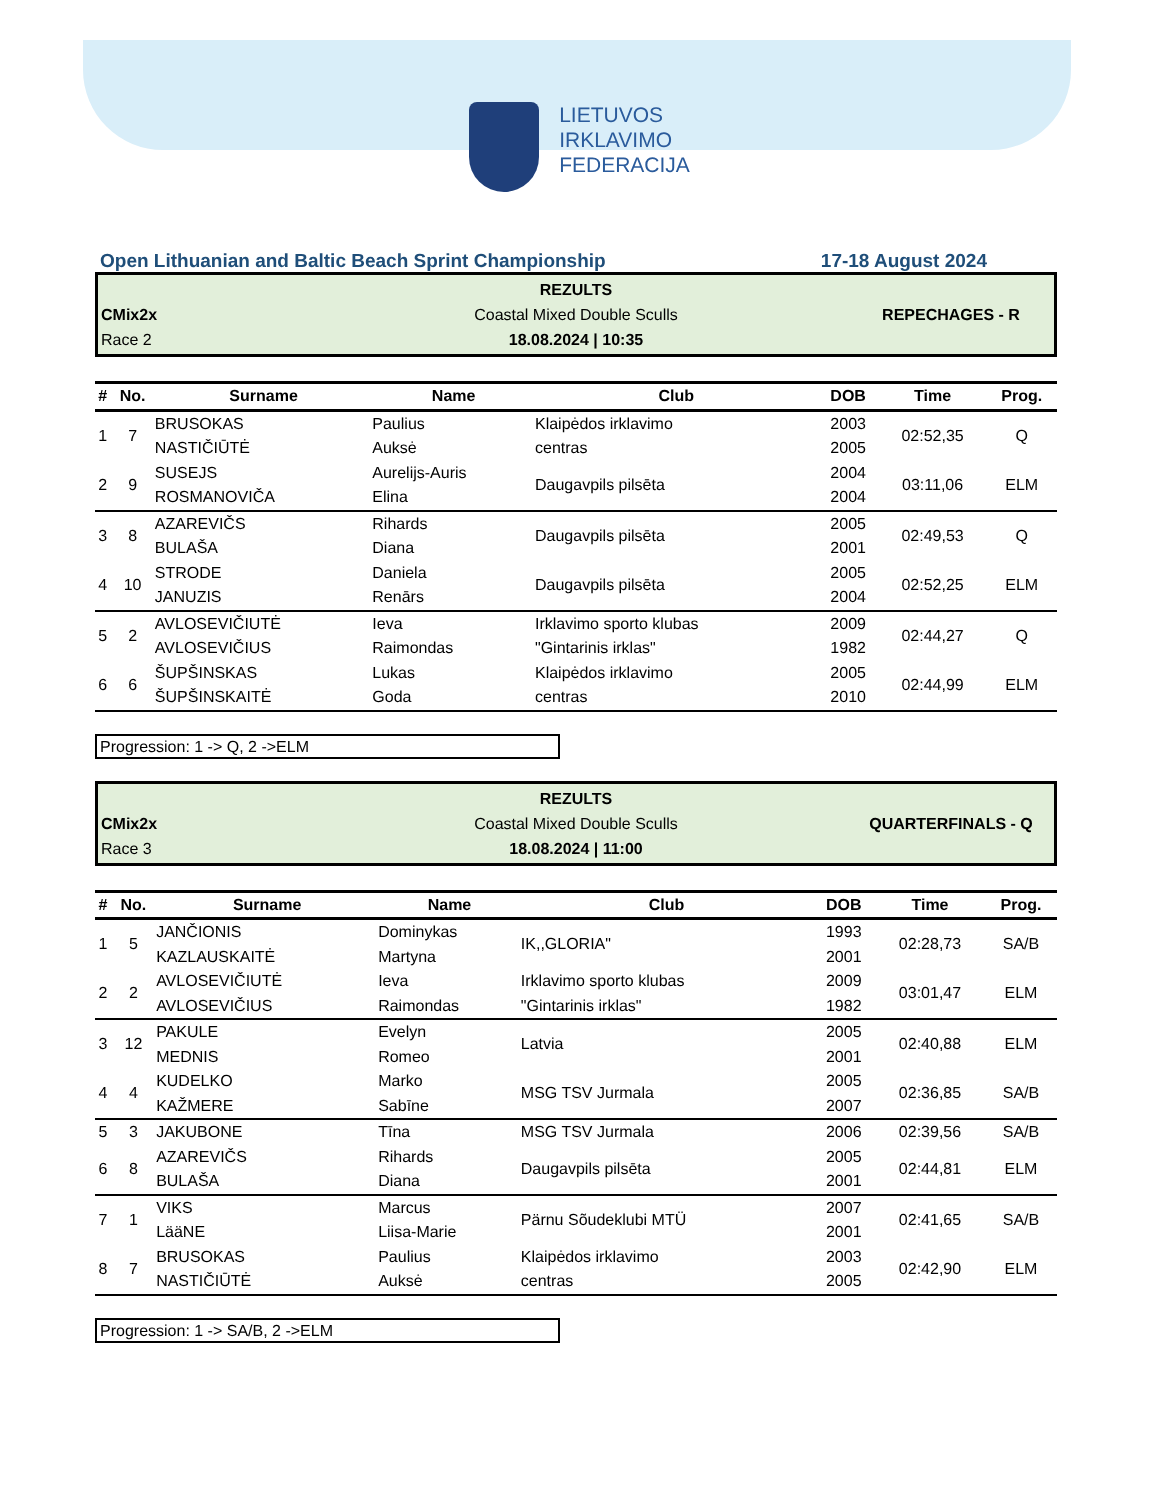LIETUVOS
IRKLAVIMO
FEDERACIJA
Open Lithuanian and Baltic Beach Sprint Championship 17-18 August 2024
REZULTS
CMix2x
Coastal Mixed Double Sculls
REPECHAGES - R
Race 2
18.08.2024 | 10:35
| # | No. | Surname | Name | Club | DOB | Time | Prog. |
| --- | --- | --- | --- | --- | --- | --- | --- |
| 1 | 7 | BRUSOKAS NASTIČIŪTĖ | Paulius Auksė | Klaipėdos irklavimo centras | 2003 2005 | 02:52,35 | Q |
| 2 | 9 | SUSEJS ROSMANOVIČA | Aurelijs-Auris Elina | Daugavpils pilsēta | 2004 2004 | 03:11,06 | ELM |
| 3 | 8 | AZAREVIČS BULAŠA | Rihards Diana | Daugavpils pilsēta | 2005 2001 | 02:49,53 | Q |
| 4 | 10 | STRODE JANUZIS | Daniela Renārs | Daugavpils pilsēta | 2005 2004 | 02:52,25 | ELM |
| 5 | 2 | AVLOSEVIČIUTĖ AVLOSEVIČIUS | Ieva Raimondas | Irklavimo sporto klubas "Gintarinis irklas" | 2009 1982 | 02:44,27 | Q |
| 6 | 6 | ŠUPŠINSKAS ŠUPŠINSKAITĖ | Lukas Goda | Klaipėdos irklavimo centras | 2005 2010 | 02:44,99 | ELM |
Progression: 1 -> Q, 2 ->ELM
REZULTS
CMix2x
Coastal Mixed Double Sculls
QUARTERFINALS - Q
Race 3
18.08.2024 | 11:00
| # | No. | Surname | Name | Club | DOB | Time | Prog. |
| --- | --- | --- | --- | --- | --- | --- | --- |
| 1 | 5 | JANČIONIS KAZLAUSKAITĖ | Dominykas Martyna | IK,,GLORIA" | 1993 2001 | 02:28,73 | SA/B |
| 2 | 2 | AVLOSEVIČIUTĖ AVLOSEVIČIUS | Ieva Raimondas | Irklavimo sporto klubas "Gintarinis irklas" | 2009 1982 | 03:01,47 | ELM |
| 3 | 12 | PAKULE MEDNIS | Evelyn Romeo | Latvia | 2005 2001 | 02:40,88 | ELM |
| 4 | 4 | KUDELKO KAŽMERE | Marko Sabīne | MSG TSV Jurmala | 2005 2007 | 02:36,85 | SA/B |
| 5 | 3 | JAKUBONE | Tīna | MSG TSV Jurmala | 2006 | 02:39,56 | SA/B |
| 6 | 8 | AZAREVIČS BULAŠA | Rihards Diana | Daugavpils pilsēta | 2005 2001 | 02:44,81 | ELM |
| 7 | 1 | VIKS LääNE | Marcus Liisa-Marie | Pärnu Sõudeklubi MTÜ | 2007 2001 | 02:41,65 | SA/B |
| 8 | 7 | BRUSOKAS NASTIČIŪTĖ | Paulius Auksė | Klaipėdos irklavimo centras | 2003 2005 | 02:42,90 | ELM |
Progression: 1 -> SA/B, 2 ->ELM